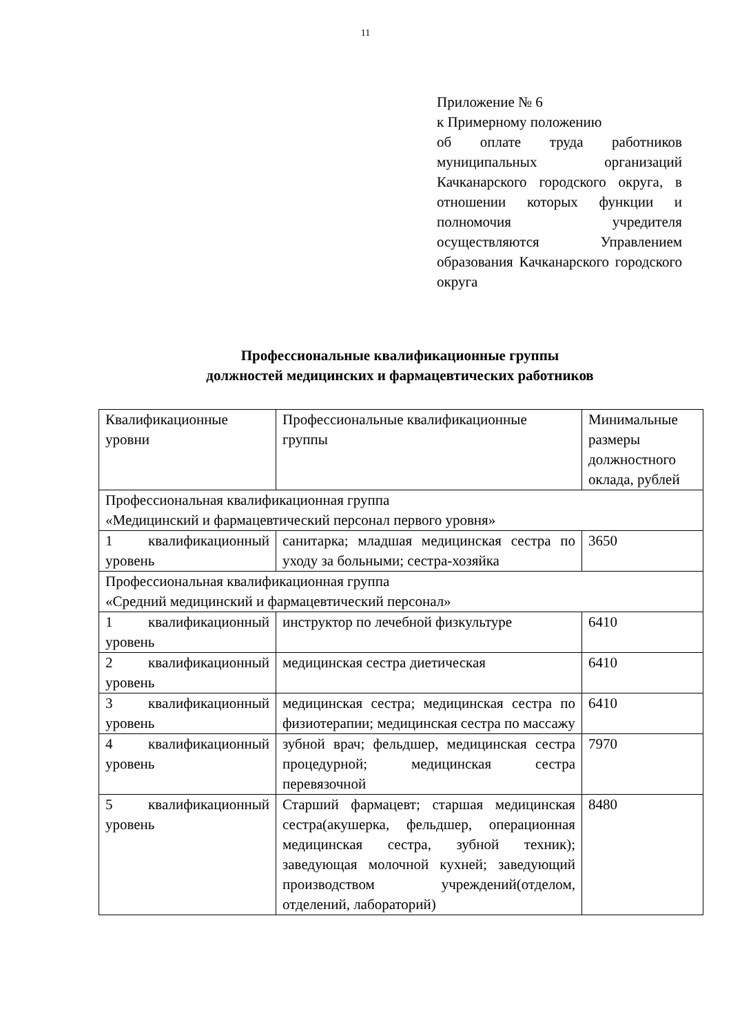11
Приложение № 6
к Примерному положению
об оплате труда работников муниципальных организаций Качканарского городского округа, в отношении которых функции и полномочия учредителя осуществляются Управлением образования Качканарского городского округа
Профессиональные квалификационные группы
должностей медицинских и фармацевтических работников
| Квалификационные уровни | Профессиональные квалификационные группы | Минимальные размеры должностного оклада, рублей |
| Профессиональная квалификационная группа «Медицинский и фармацевтический персонал первого уровня» | | |
| 1 квалификационный уровень | санитарка; младшая медицинская сестра по уходу за больными; сестра-хозяйка | 3650 |
| Профессиональная квалификационная группа «Средний медицинский и фармацевтический персонал» | | |
| 1 квалификационный уровень | инструктор по лечебной физкультуре | 6410 |
| 2 квалификационный уровень | медицинская сестра диетическая | 6410 |
| 3 квалификационный уровень | медицинская сестра; медицинская сестра по физиотерапии; медицинская сестра по массажу | 6410 |
| 4 квалификационный уровень | зубной врач; фельдшер, медицинская сестра процедурной; медицинская сестра перевязочной | 7970 |
| 5 квалификационный уровень | Старший фармацевт; старшая медицинская сестра(акушерка, фельдшер, операционная медицинская сестра, зубной техник); заведующая молочной кухней; заведующий производством учреждений(отделом, отделений, лабораторий) | 8480 |